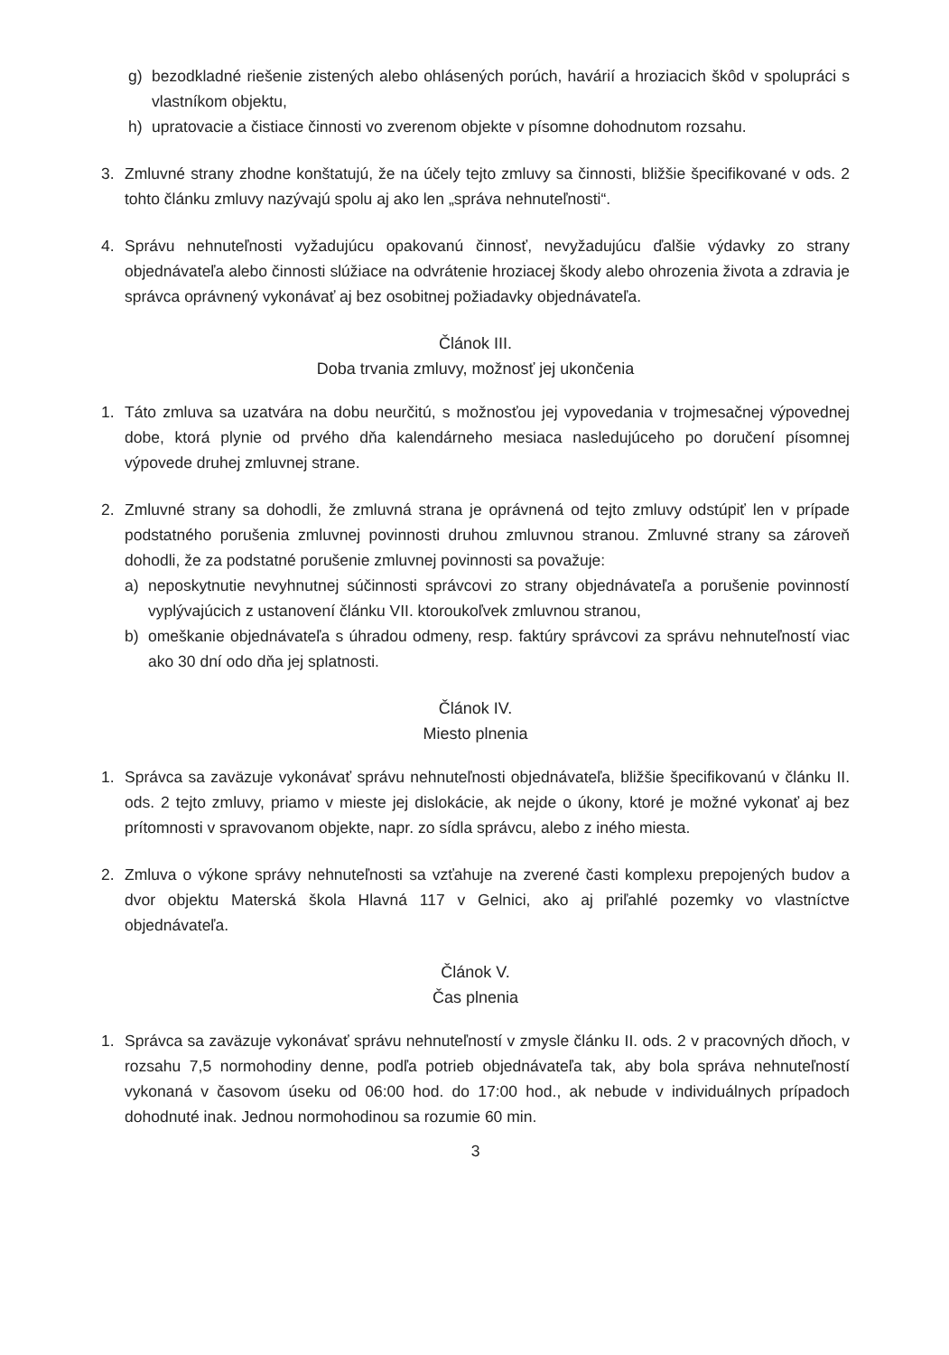g) bezodkladné riešenie zistených alebo ohlásených porúch, havárií a hroziacich škôd v spolupráci s vlastníkom objektu,
h) upratovacie a čistiace činnosti vo zverenom objekte v písomne dohodnutom rozsahu.
3. Zmluvné strany zhodne konštatujú, že na účely tejto zmluvy sa činnosti, bližšie špecifikované v ods. 2 tohto článku zmluvy nazývajú spolu aj ako len „správa nehnuteľnosti“.
4. Správu nehnuteľnosti vyžadujúcu opakovanú činnosť, nevyžadujúcu ďalšie výdavky zo strany objednávateľa alebo činnosti slúžiace na odvrátenie hroziacej škody alebo ohrozenia života a zdravia je správca oprávnený vykonávať aj bez osobitnej požiadavky objednávateľa.
Článok III.
Doba trvania zmluvy, možnosť jej ukončenia
1. Táto zmluva sa uzatvára na dobu neurčitú, s možnosťou jej vypovedania v trojmesačnej výpovednej dobe, ktorá plynie od prvého dňa kalendárneho mesiaca nasledujúceho po doručení písomnej výpovede druhej zmluvnej strane.
2. Zmluvné strany sa dohodli, že zmluvná strana je oprávnená od tejto zmluvy odstúpiť len v prípade podstatného porušenia zmluvnej povinnosti druhou zmluvnou stranou. Zmluvné strany sa zároveň dohodli, že za podstatné porušenie zmluvnej povinnosti sa považuje:
a) neposkytnutie nevyhnutnej súčinnosti správcovi zo strany objednávateľa a porušenie povinností vyplývajúcich z ustanovení článku VII. ktoroukoľvek zmluvnou stranou,
b) omeškanie objednávateľa s úhradou odmeny, resp. faktúry správcovi za správu nehnuteľností viac ako 30 dní odo dňa jej splatnosti.
Článok IV.
Miesto plnenia
1. Správca sa zaväzuje vykonávať správu nehnuteľnosti objednávateľa, bližšie špecifikovanú v článku II. ods. 2 tejto zmluvy, priamo v mieste jej dislokácie, ak nejde o úkony, ktoré je možné vykonať aj bez prítomnosti v spravovanom objekte, napr. zo sídla správcu, alebo z iného miesta.
2. Zmluva o výkone správy nehnuteľnosti sa vzťahuje na zverené časti komplexu prepojených budov a dvor objektu Materská škola Hlavná 117 v Gelnici, ako aj priľahlé pozemky vo vlastníctve objednávateľa.
Článok V.
Čas plnenia
1. Správca sa zaväzuje vykonávať správu nehnuteľností v zmysle článku II. ods. 2 v pracovných dňoch, v rozsahu 7,5 normohodiny denne, podľa potrieb objednávateľa tak, aby bola správa nehnuteľností vykonaná v časovom úseku od 06:00 hod. do 17:00 hod., ak nebude v individuálnych prípadoch dohodnuté inak. Jednou normohodinou sa rozumie 60 min.
3